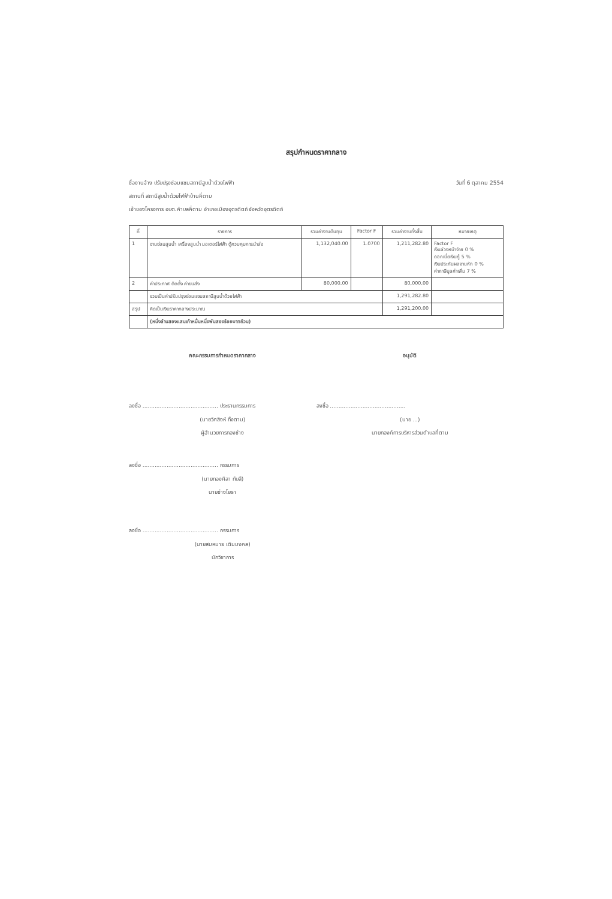สรุปกำหนดราคากลาง
ชื่องานจ้าง ปรับปรุงซ่อมแซมสถานีสูบน้ำด้วยไฟฟ้า วันที่ 6 ตุลาคม 2554
สถานที่ สถานีสูบน้ำด้วยไฟฟ้าบ้านคี่ตาม
เจ้าของโครงการ อบต.คำบลคี่ตาม อำเภอเมืองอุตรดิตถ์ จังหวัดอุตรดิตถ์
| ที่ | รายการ | รวมค่างานต้นทุน | Factor F | รวมค่างานทั้งสิ้น | หมายเหตุ |
| --- | --- | --- | --- | --- | --- |
| 1 | งานซ่อมสูบน้ำ เครื่องสูบน้ำ มอเตอร์ไฟฟ้า ตู้ควบคุมการนำส่ง | 1,132,040.00 | 1.0700 | 1,211,282.80 | Factor F เงินล่วงหน้าจ่าย 0 % ดอกเบี้ยเงินกู้ 5 % เงินประกันผลงานหัก 0 % ค่าภาษีมูลค่าเพิ่ม 7 % |
| 2 | ค่าประกาศ ติดตั้ง ค่าขนส่ง | 80,000.00 | | 80,000.00 | |
| | รวมเป็นค่าปรับปรุงซ่อมแซมสถานีสูบน้ำด้วยไฟฟ้า | | | 1,291,282.80 | |
| สรุป | คิดเป็นเงินราคากลางประมาณ | | | 1,291,200.00 | |
| | (หนึ่งล้านสองแสนเก้าหมื่นหนึ่งพันสองร้อยบาทถ้วน) | | | | |
คณะกรรมการกำหนดราคากลาง
ลงชื่อ ............................................ ประธานกรรมการ
(นายวิศสิงห์ ทิ้งตาม)
ผู้อำนวยการกองช่าง
ลงชื่อ ............................................ กรรมการ
(นายทองศิลา ทับสี)
นายช่างโยธา
ลงชื่อ ............................................ กรรมการ
(นายสมหมาย เติมมงคล)
นักวิชาการ
อนุมัติ
ลงชื่อ ............................................
(นาย ...)
นายกองค์การบริหารส่วนตำบลคี่ตาม